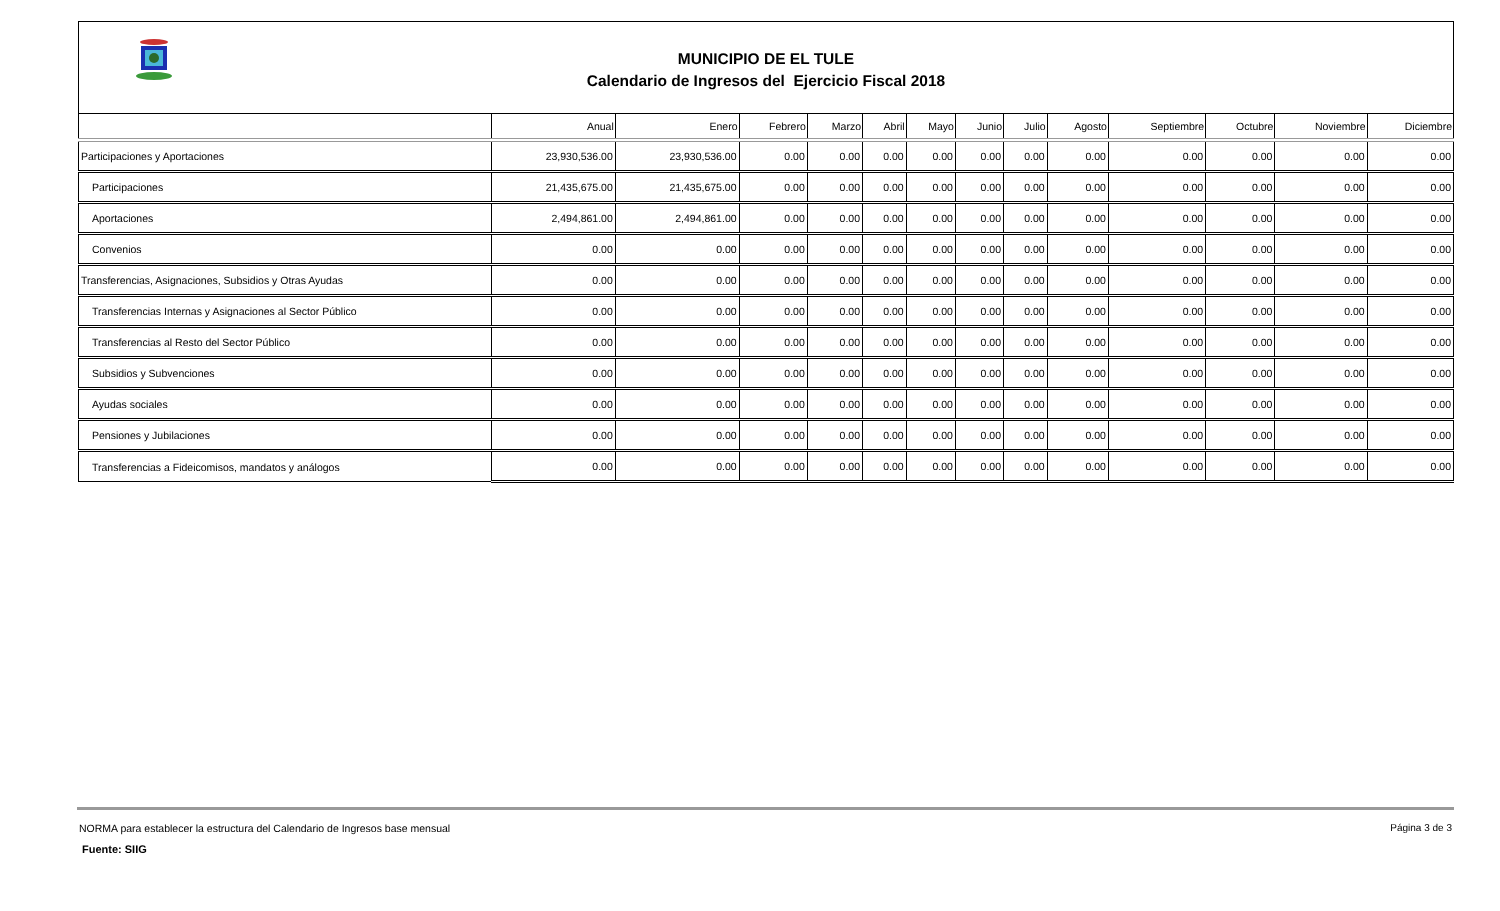MUNICIPIO DE EL TULE
Calendario de Ingresos del Ejercicio Fiscal 2018
| | Anual | Enero | Febrero | Marzo | Abril | Mayo | Junio | Julio | Agosto | Septiembre | Octubre | Noviembre | Diciembre |
| --- | --- | --- | --- | --- | --- | --- | --- | --- | --- | --- | --- | --- | --- |
| Participaciones y Aportaciones | 23,930,536.00 | 23,930,536.00 | 0.00 | 0.00 | 0.00 | 0.00 | 0.00 | 0.00 | 0.00 | 0.00 | 0.00 | 0.00 | 0.00 |
| Participaciones | 21,435,675.00 | 21,435,675.00 | 0.00 | 0.00 | 0.00 | 0.00 | 0.00 | 0.00 | 0.00 | 0.00 | 0.00 | 0.00 | 0.00 |
| Aportaciones | 2,494,861.00 | 2,494,861.00 | 0.00 | 0.00 | 0.00 | 0.00 | 0.00 | 0.00 | 0.00 | 0.00 | 0.00 | 0.00 | 0.00 |
| Convenios | 0.00 | 0.00 | 0.00 | 0.00 | 0.00 | 0.00 | 0.00 | 0.00 | 0.00 | 0.00 | 0.00 | 0.00 | 0.00 |
| Transferencias, Asignaciones, Subsidios y Otras Ayudas | 0.00 | 0.00 | 0.00 | 0.00 | 0.00 | 0.00 | 0.00 | 0.00 | 0.00 | 0.00 | 0.00 | 0.00 | 0.00 |
| Transferencias Internas y Asignaciones al Sector Público | 0.00 | 0.00 | 0.00 | 0.00 | 0.00 | 0.00 | 0.00 | 0.00 | 0.00 | 0.00 | 0.00 | 0.00 | 0.00 |
| Transferencias al Resto del Sector Público | 0.00 | 0.00 | 0.00 | 0.00 | 0.00 | 0.00 | 0.00 | 0.00 | 0.00 | 0.00 | 0.00 | 0.00 | 0.00 |
| Subsidios y Subvenciones | 0.00 | 0.00 | 0.00 | 0.00 | 0.00 | 0.00 | 0.00 | 0.00 | 0.00 | 0.00 | 0.00 | 0.00 | 0.00 |
| Ayudas sociales | 0.00 | 0.00 | 0.00 | 0.00 | 0.00 | 0.00 | 0.00 | 0.00 | 0.00 | 0.00 | 0.00 | 0.00 | 0.00 |
| Pensiones y Jubilaciones | 0.00 | 0.00 | 0.00 | 0.00 | 0.00 | 0.00 | 0.00 | 0.00 | 0.00 | 0.00 | 0.00 | 0.00 | 0.00 |
| Transferencias a Fideicomisos, mandatos y análogos | 0.00 | 0.00 | 0.00 | 0.00 | 0.00 | 0.00 | 0.00 | 0.00 | 0.00 | 0.00 | 0.00 | 0.00 | 0.00 |
NORMA para establecer la estructura del Calendario de Ingresos base mensual
Página 3 de 3
Fuente: SIIG